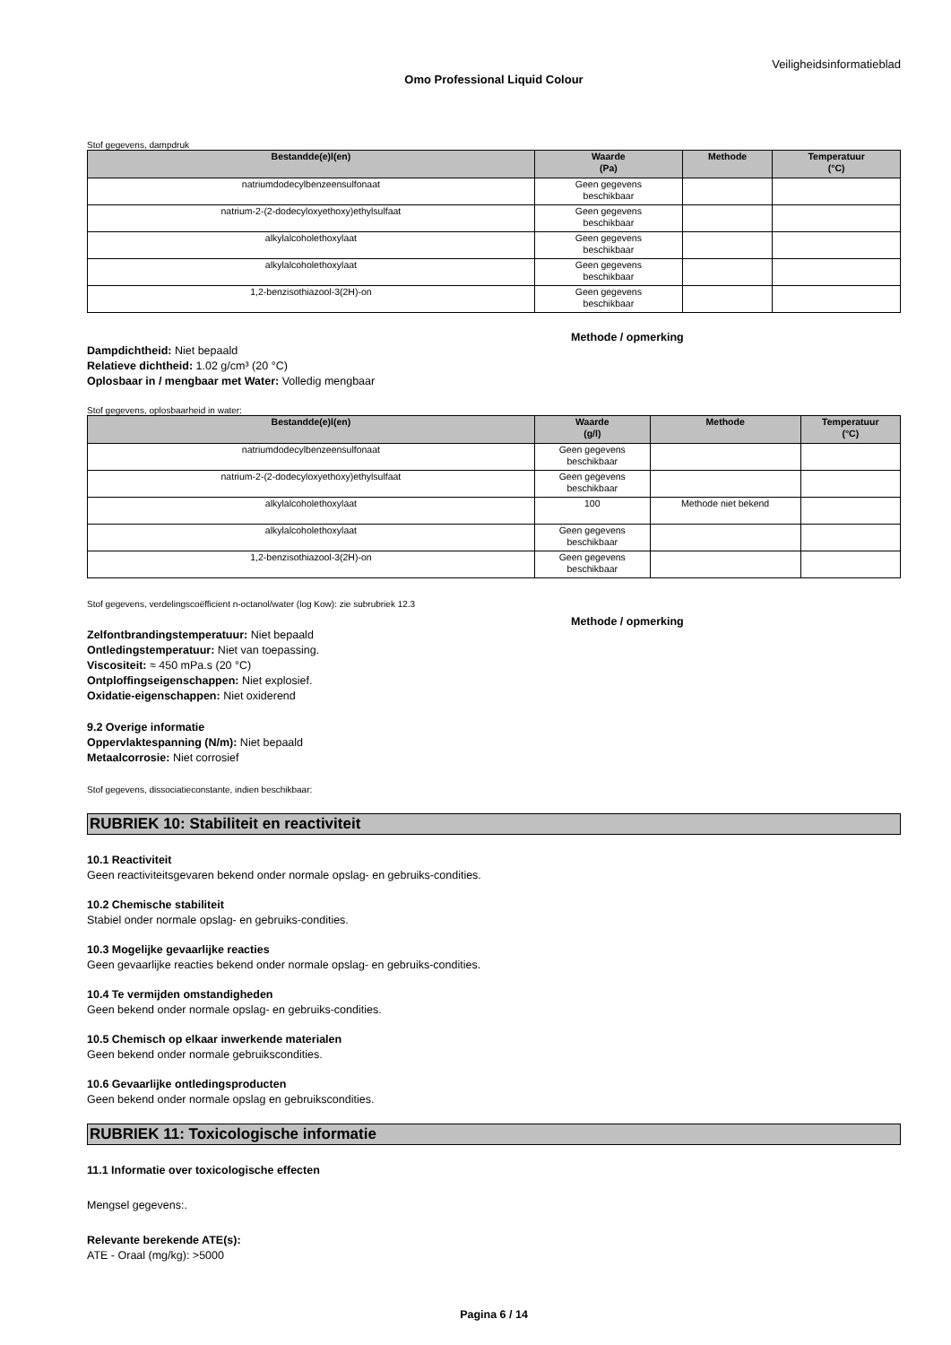Veiligheidsinformatieblad
Omo Professional Liquid Colour
Stof gegevens, dampdruk
| Bestandde(e)l(en) | Waarde (Pa) | Methode | Temperatuur (°C) |
| --- | --- | --- | --- |
| natriumdodecylbenzeensulfonaat | Geen gegevens beschikbaar | | |
| natrium-2-(2-dodecyloxyethoxy)ethylsulfaat | Geen gegevens beschikbaar | | |
| alkylalcoholethoxylaat | Geen gegevens beschikbaar | | |
| alkylalcoholethoxylaat | Geen gegevens beschikbaar | | |
| 1,2-benzisothiazool-3(2H)-on | Geen gegevens beschikbaar | | |
Methode / opmerking
Dampdichtheid: Niet bepaald
Relatieve dichtheid: 1.02 g/cm³ (20 °C)
Oplosbaar in / mengbaar met Water: Volledig mengbaar
Stof gegevens, oplosbaarheid in water:
| Bestandde(e)l(en) | Waarde (g/l) | Methode | Temperatuur (°C) |
| --- | --- | --- | --- |
| natriumdodecylbenzeensulfonaat | Geen gegevens beschikbaar | | |
| natrium-2-(2-dodecyloxyethoxy)ethylsulfaat | Geen gegevens beschikbaar | | |
| alkylalcoholethoxylaat | 100 | Methode niet bekend | |
| alkylalcoholethoxylaat | Geen gegevens beschikbaar | | |
| 1,2-benzisothiazool-3(2H)-on | Geen gegevens beschikbaar | | |
Stof gegevens, verdelingscoëfficient n-octanol/water (log Kow): zie subrubriek 12.3
Methode / opmerking
Zelfontbrandingstemperatuur: Niet bepaald
Ontledingstemperatuur: Niet van toepassing.
Viscositeit: ≈ 450 mPa.s (20 °C)
Ontploffingseigenschappen: Niet explosief.
Oxidatie-eigenschappen: Niet oxiderend
9.2 Overige informatie
Oppervlaktespanning (N/m): Niet bepaald
Metaalcorrosie: Niet corrosief
Stof gegevens, dissociatieconstante, indien beschikbaar:
RUBRIEK 10: Stabiliteit en reactiviteit
10.1 Reactiviteit
Geen reactiviteitsgevaren bekend onder normale opslag- en gebruiks-condities.
10.2 Chemische stabiliteit
Stabiel onder normale opslag- en gebruiks-condities.
10.3 Mogelijke gevaarlijke reacties
Geen gevaarlijke reacties bekend onder normale opslag- en gebruiks-condities.
10.4 Te vermijden omstandigheden
Geen bekend onder normale opslag- en gebruiks-condities.
10.5 Chemisch op elkaar inwerkende materialen
Geen bekend onder normale gebruikscondities.
10.6 Gevaarlijke ontledingsproducten
Geen bekend onder normale opslag en gebruikscondities.
RUBRIEK 11: Toxicologische informatie
11.1 Informatie over toxicologische effecten
Mengsel gegevens:.
Relevante berekende ATE(s):
ATE - Oraal (mg/kg): >5000
Pagina 6 / 14